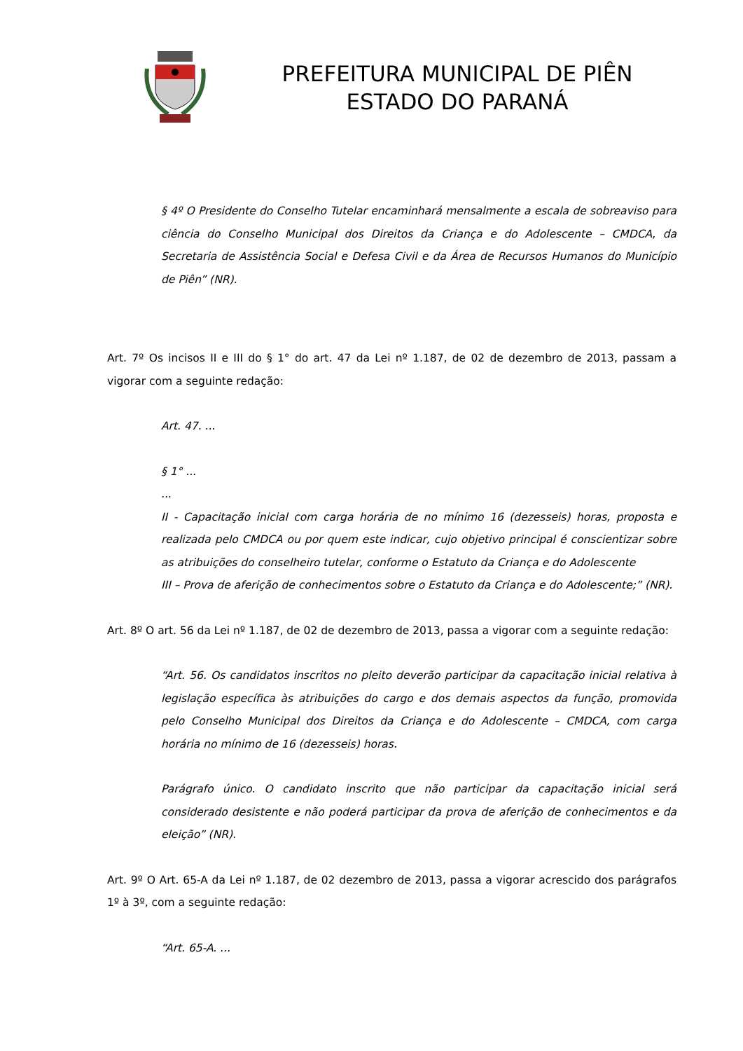PREFEITURA MUNICIPAL DE PIÊN
ESTADO DO PARANÁ
§ 4º O Presidente do Conselho Tutelar encaminhará mensalmente a escala de sobreaviso para ciência do Conselho Municipal dos Direitos da Criança e do Adolescente – CMDCA, da Secretaria de Assistência Social e Defesa Civil e da Área de Recursos Humanos do Município de Piên” (NR).
Art. 7º Os incisos II e III do § 1° do art. 47 da Lei nº 1.187, de 02 de dezembro de 2013, passam a vigorar com a seguinte redação:
Art. 47. ...
§ 1° ...
...
II - Capacitação inicial com carga horária de no mínimo 16 (dezesseis) horas, proposta e realizada pelo CMDCA ou por quem este indicar, cujo objetivo principal é conscientizar sobre as atribuições do conselheiro tutelar, conforme o Estatuto da Criança e do Adolescente
III – Prova de aferição de conhecimentos sobre o Estatuto da Criança e do Adolescente;” (NR).
Art. 8º O art. 56 da Lei nº 1.187, de 02 de dezembro de 2013, passa a vigorar com a seguinte redação:
“Art. 56. Os candidatos inscritos no pleito deverão participar da capacitação inicial relativa à legislação específica às atribuições do cargo e dos demais aspectos da função, promovida pelo Conselho Municipal dos Direitos da Criança e do Adolescente – CMDCA, com carga horária no mínimo de 16 (dezesseis) horas.
Parágrafo único. O candidato inscrito que não participar da capacitação inicial será considerado desistente e não poderá participar da prova de aferição de conhecimentos e da eleição” (NR).
Art. 9º O Art. 65-A da Lei nº 1.187, de 02 dezembro de 2013, passa a vigorar acrescido dos parágrafos 1º à 3º, com a seguinte redação:
“Art. 65-A. ...